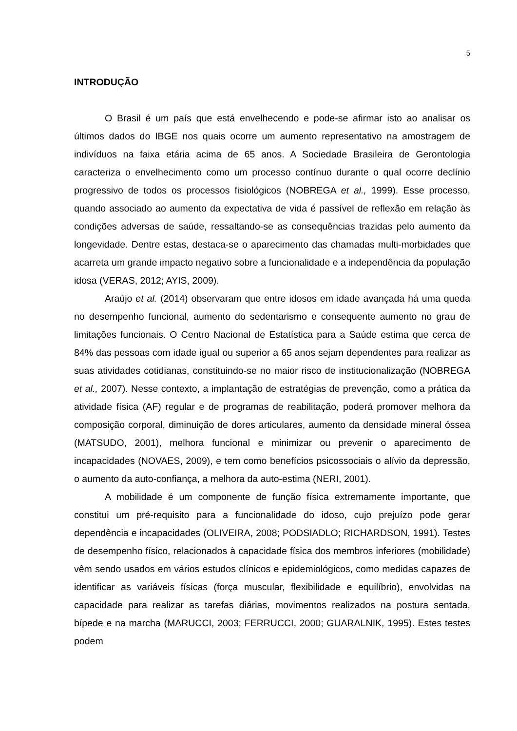5
INTRODUÇÃO
O Brasil é um país que está envelhecendo e pode-se afirmar isto ao analisar os últimos dados do IBGE nos quais ocorre um aumento representativo na amostragem de indivíduos na faixa etária acima de 65 anos. A Sociedade Brasileira de Gerontologia caracteriza o envelhecimento como um processo contínuo durante o qual ocorre declínio progressivo de todos os processos fisiológicos (NOBREGA et al., 1999). Esse processo, quando associado ao aumento da expectativa de vida é passível de reflexão em relação às condições adversas de saúde, ressaltando-se as consequências trazidas pelo aumento da longevidade. Dentre estas, destaca-se o aparecimento das chamadas multi-morbidades que acarreta um grande impacto negativo sobre a funcionalidade e a independência da população idosa (VERAS, 2012; AYIS, 2009).
Araújo et al. (2014) observaram que entre idosos em idade avançada há uma queda no desempenho funcional, aumento do sedentarismo e consequente aumento no grau de limitações funcionais. O Centro Nacional de Estatística para a Saúde estima que cerca de 84% das pessoas com idade igual ou superior a 65 anos sejam dependentes para realizar as suas atividades cotidianas, constituindo-se no maior risco de institucionalização (NOBREGA et al., 2007). Nesse contexto, a implantação de estratégias de prevenção, como a prática da atividade física (AF) regular e de programas de reabilitação, poderá promover melhora da composição corporal, diminuição de dores articulares, aumento da densidade mineral óssea (MATSUDO, 2001), melhora funcional e minimizar ou prevenir o aparecimento de incapacidades (NOVAES, 2009), e tem como benefícios psicossociais o alívio da depressão, o aumento da auto-confiança, a melhora da auto-estima (NERI, 2001).
A mobilidade é um componente de função física extremamente importante, que constitui um pré-requisito para a funcionalidade do idoso, cujo prejuízo pode gerar dependência e incapacidades (OLIVEIRA, 2008; PODSIADLO; RICHARDSON, 1991). Testes de desempenho físico, relacionados à capacidade física dos membros inferiores (mobilidade) vêm sendo usados em vários estudos clínicos e epidemiológicos, como medidas capazes de identificar as variáveis físicas (força muscular, flexibilidade e equilíbrio), envolvidas na capacidade para realizar as tarefas diárias, movimentos realizados na postura sentada, bípede e na marcha (MARUCCI, 2003; FERRUCCI, 2000; GUARALNIK, 1995). Estes testes podem